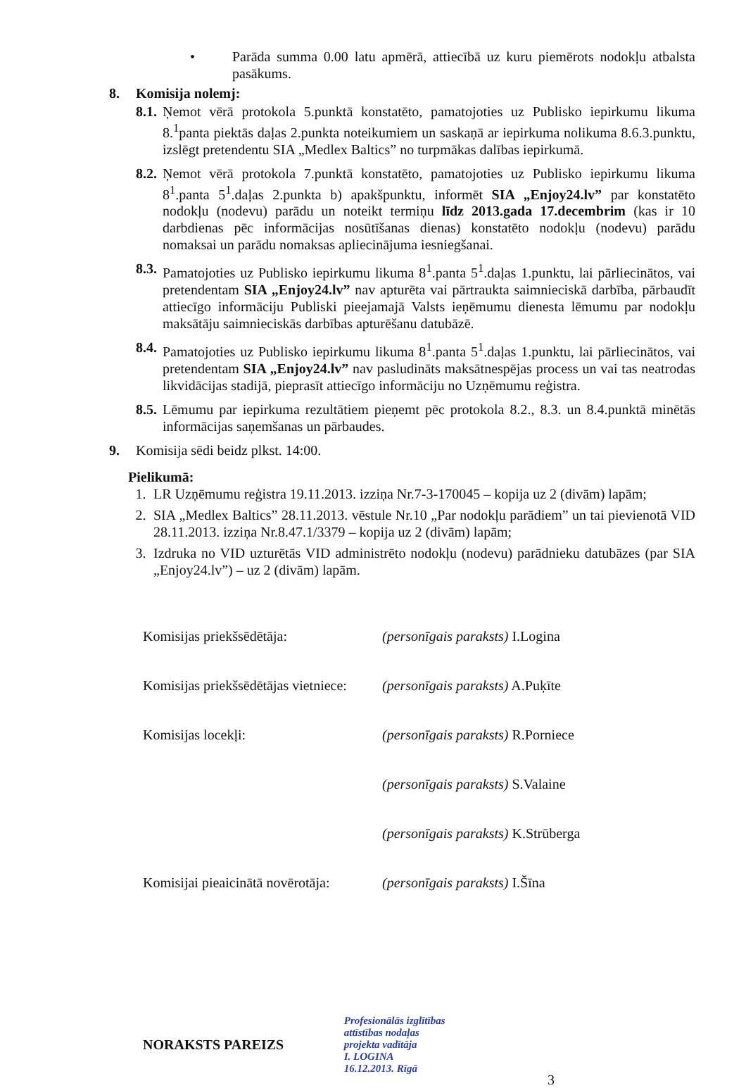• Parāda summa 0.00 latu apmērā, attiecībā uz kuru piemērots nodokļu atbalsta pasākums.
8. Komisija nolemj:
8.1. Ņemot vērā protokola 5.punktā konstatēto, pamatojoties uz Publisko iepirkumu likuma 8.<sup>1</sup>panta piektās daļas 2.punkta noteikumiem un saskaņā ar iepirkuma nolikuma 8.6.3.punktu, izslēgt pretendentu SIA „Medlex Baltics” no turpmākas dalības iepirkumā.
8.2. Ņemot vērā protokola 7.punktā konstatēto, pamatojoties uz Publisko iepirkumu likuma 8<sup>1</sup>.panta 5<sup>1</sup>.daļas 2.punkta b) apakšpunktu, informēt SIA „Enjoy24.lv” par konstatēto nodokļu (nodevu) parādu un noteikt termiņu līdz 2013.gada 17.decembrim (kas ir 10 darbdienas pēc informācijas nosūtīšanas dienas) konstatēto nodokļu (nodevu) parādu nomaksai un parādu nomaksas apliecinājuma iesniegšanai.
8.3. Pamatojoties uz Publisko iepirkumu likuma 8<sup>1</sup>.panta 5<sup>1</sup>.daļas 1.punktu, lai pārliecinātos, vai pretendentam SIA „Enjoy24.lv” nav apturēta vai pārtraukta saimnieciskā darbība, pārbaudīt attiecīgo informāciju Publiski pieejamajā Valsts ieņēmumu dienesta lēmumu par nodokļu maksātāju saimnieciskās darbības apturēšanu datubāzē.
8.4. Pamatojoties uz Publisko iepirkumu likuma 8<sup>1</sup>.panta 5<sup>1</sup>.daļas 1.punktu, lai pārliecinātos, vai pretendentam SIA „Enjoy24.lv” nav pasludināts maksātnespējas process un vai tas neatrodas likvidācijas stadijā, pieprasīt attiecīgo informāciju no Uzņēmumu reģistra.
8.5. Lēmumu par iepirkuma rezultātiem pieņemt pēc protokola 8.2., 8.3. un 8.4.punktā minētās informācijas saņemšanas un pārbaudes.
9. Komisija sēdi beidz plkst. 14:00.
Pielikumā:
1. LR Uzņēmumu reģistra 19.11.2013. izziņa Nr.7-3-170045 – kopija uz 2 (divām) lapām;
2. SIA „Medlex Baltics” 28.11.2013. vēstule Nr.10 „Par nodokļu parādiem” un tai pievienotā VID 28.11.2013. izziņa Nr.8.47.1/3379 – kopija uz 2 (divām) lapām;
3. Izdruka no VID uzturētās VID administrēto nodokļu (nodevu) parādnieku datubāzes (par SIA „Enjoy24.lv”) – uz 2 (divām) lapām.
| Komisijas priekšsēdētāja: | (personīgais paraksts) I.Logina |
| Komisijas priekšsēdētājas vietniece: | (personīgais paraksts) A.Puķīte |
| Komisijas locekļi: | (personīgais paraksts) R.Porniece |
| | (personīgais paraksts) S.Valaine |
| | (personīgais paraksts) K.Strūberga |
| Komisijai pieaicinātā novērotāja: | (personīgais paraksts) I.Šīna |
NORAKSTS PAREIZS Profesionālās izglītības
attīstības nodaļas
projekta vadītāja
I. LOGINA
16.12.2013. Rīgā 3